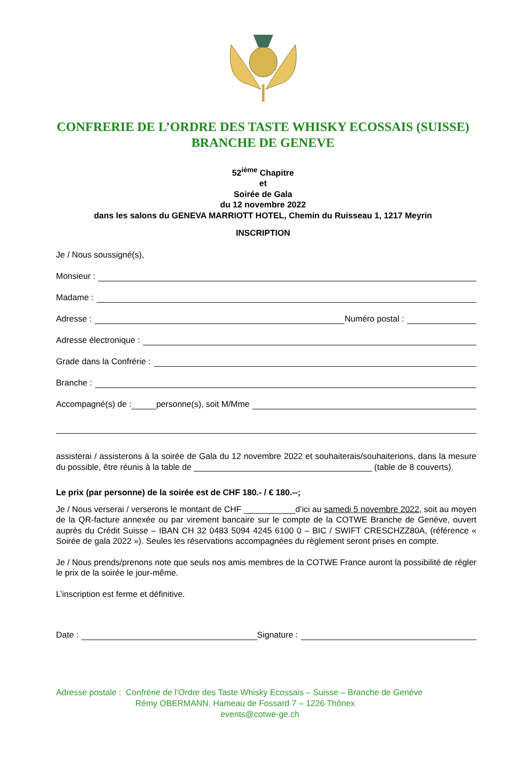CONFRERIE DE L’ORDRE DES TASTE WHISKY ECOSSAIS (SUISSE)
BRANCHE DE GENEVE
52<sup>ième</sup> Chapitre
et
Soirée de Gala
du 12 novembre 2022
dans les salons du GENEVA MARRIOTT HOTEL, Chemin du Ruisseau 1, 1217 Meyrin
INSCRIPTION
Je / Nous soussigné(s),
Monsieur :
Madame :
Adresse : Numéro postal :
Adresse électronique :
Grade dans la Confrérie :
Branche :
Accompagné(s) de : personne(s), soit M/Mme
assisterai / assisterons à la soirée de Gala du 12 novembre 2022 et souhaiterais/souhaiterions, dans la mesure du possible, être réunis à la table de ______________________________________ (table de 8 couverts).
Le prix (par personne) de la soirée est de CHF 180.- / € 180.--;
Je / Nous verserai / verserons le montant de CHF ___________d’ici au samedi 5 novembre 2022, soit au moyen de la QR-facture annexée ou par virement bancaire sur le compte de la COTWE Branche de Genève, ouvert auprès du Crédit Suisse – IBAN CH 32 0483 5094 4245 6100 0 – BIC / SWIFT CRESCHZZ80A, (référence « Soirée de gala 2022 »). Seules les réservations accompagnées du règlement seront prises en compte.
Je / Nous prends/prenons note que seuls nos amis membres de la COTWE France auront la possibilité de régler le prix de la soirée le jour-même.
L’inscription est ferme et définitive.
Date : Signature :
Adresse postale : Confrérie de l’Ordre des Taste Whisky Ecossais – Suisse – Branche de Genève
Rémy OBERMANN, Hameau de Fossard 7 – 1226 Thônex
events@cotwe-ge.ch